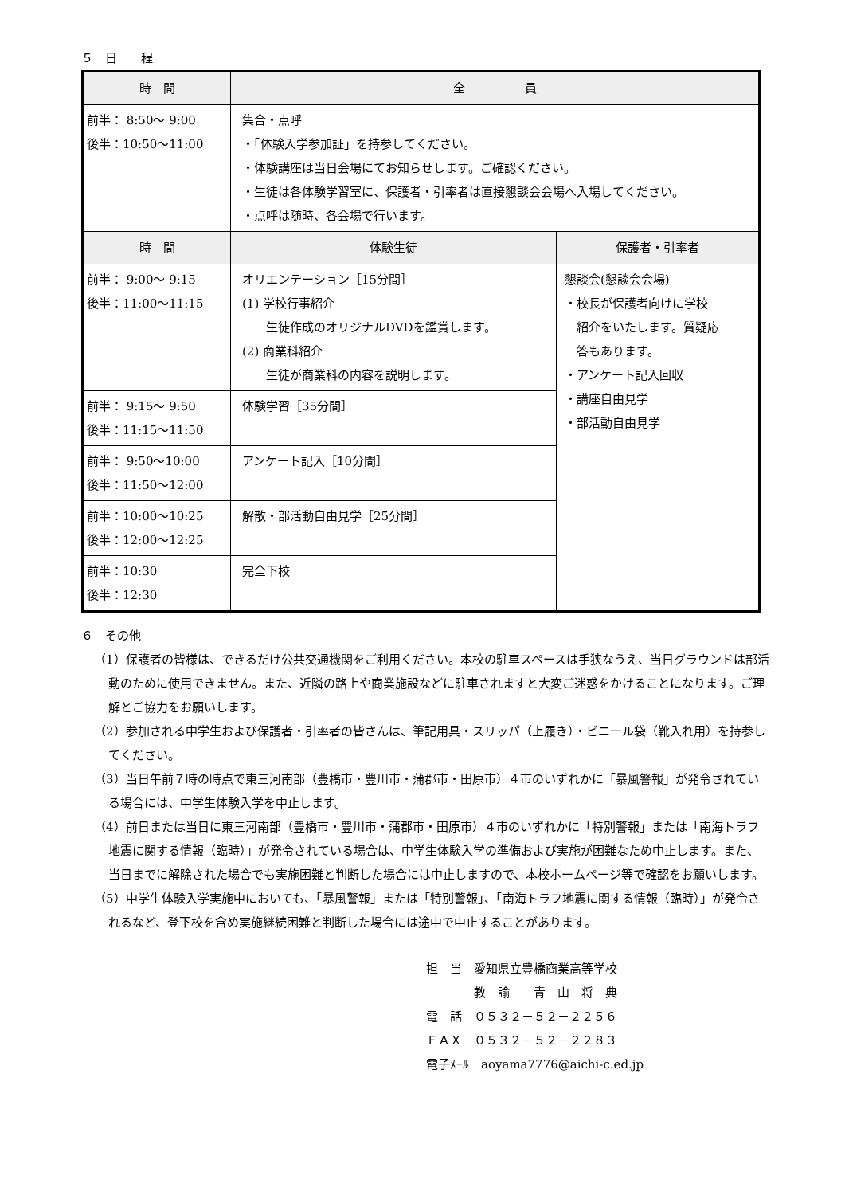５　日　　程
| 時 間 | 全 員 | |
| --- | --- | --- |
| 前半： 8:50～ 9:00 後半：10:50～11:00 | 集合・点呼 ・「体験入学参加証」を持参してください。 ・体験講座は当日会場にてお知らせします。ご確認ください。 ・生徒は各体験学習室に、保護者・引率者は直接懇談会会場へ入場してください。 ・点呼は随時、各会場で行います。 | |
| 時 間 | 体験生徒 | 保護者・引率者 |
| 前半： 9:00～ 9:15 後半：11:00～11:15 | オリエンテーション［15分間］ (1) 学校行事紹介 生徒作成のオリジナルDVDを鑑賞します。 (2) 商業科紹介 生徒が商業科の内容を説明します。 | 懇談会(懇談会会場) ・校長が保護者向けに学校 紹介をいたします。質疑応 答もあります。 ・アンケート記入回収 ・講座自由見学 ・部活動自由見学 |
| 前半： 9:15～ 9:50 後半：11:15～11:50 | 体験学習［35分間］ | |
| 前半： 9:50～10:00 後半：11:50～12:00 | アンケート記入［10分間］ | |
| 前半：10:00～10:25 後半：12:00～12:25 | 解散・部活動自由見学［25分間］ | |
| 前半：10:30 後半：12:30 | 完全下校 | |
６　その他
（1）保護者の皆様は、できるだけ公共交通機関をご利用ください。本校の駐車スペースは手狭なうえ、当日グラウンドは部活動のために使用できません。また、近隣の路上や商業施設などに駐車されますと大変ご迷惑をかけることになります。ご理解とご協力をお願いします。
（2）参加される中学生および保護者・引率者の皆さんは、筆記用具・スリッパ（上履き）・ビニール袋（靴入れ用）を持参してください。
（3）当日午前７時の時点で東三河南部（豊橋市・豊川市・蒲郡市・田原市）４市のいずれかに「暴風警報」が発令されている場合には、中学生体験入学を中止します。
（4）前日または当日に東三河南部（豊橋市・豊川市・蒲郡市・田原市）４市のいずれかに「特別警報」または「南海トラフ地震に関する情報（臨時）」が発令されている場合は、中学生体験入学の準備および実施が困難なため中止します。また、当日までに解除された場合でも実施困難と判断した場合には中止しますので、本校ホームページ等で確認をお願いします。
（5）中学生体験入学実施中においても、「暴風警報」または「特別警報」、「南海トラフ地震に関する情報（臨時）」が発令されるなど、登下校を含め実施継続困難と判断した場合には途中で中止することがあります。
担　当　愛知県立豊橋商業高等学校
　　　　教　諭　　青　山　将　典
電　話　０５３２－５２－２２５６
ＦＡＸ　０５３２－５２－２２８３
電子ﾒｰﾙ　aoyama7776@aichi-c.ed.jp